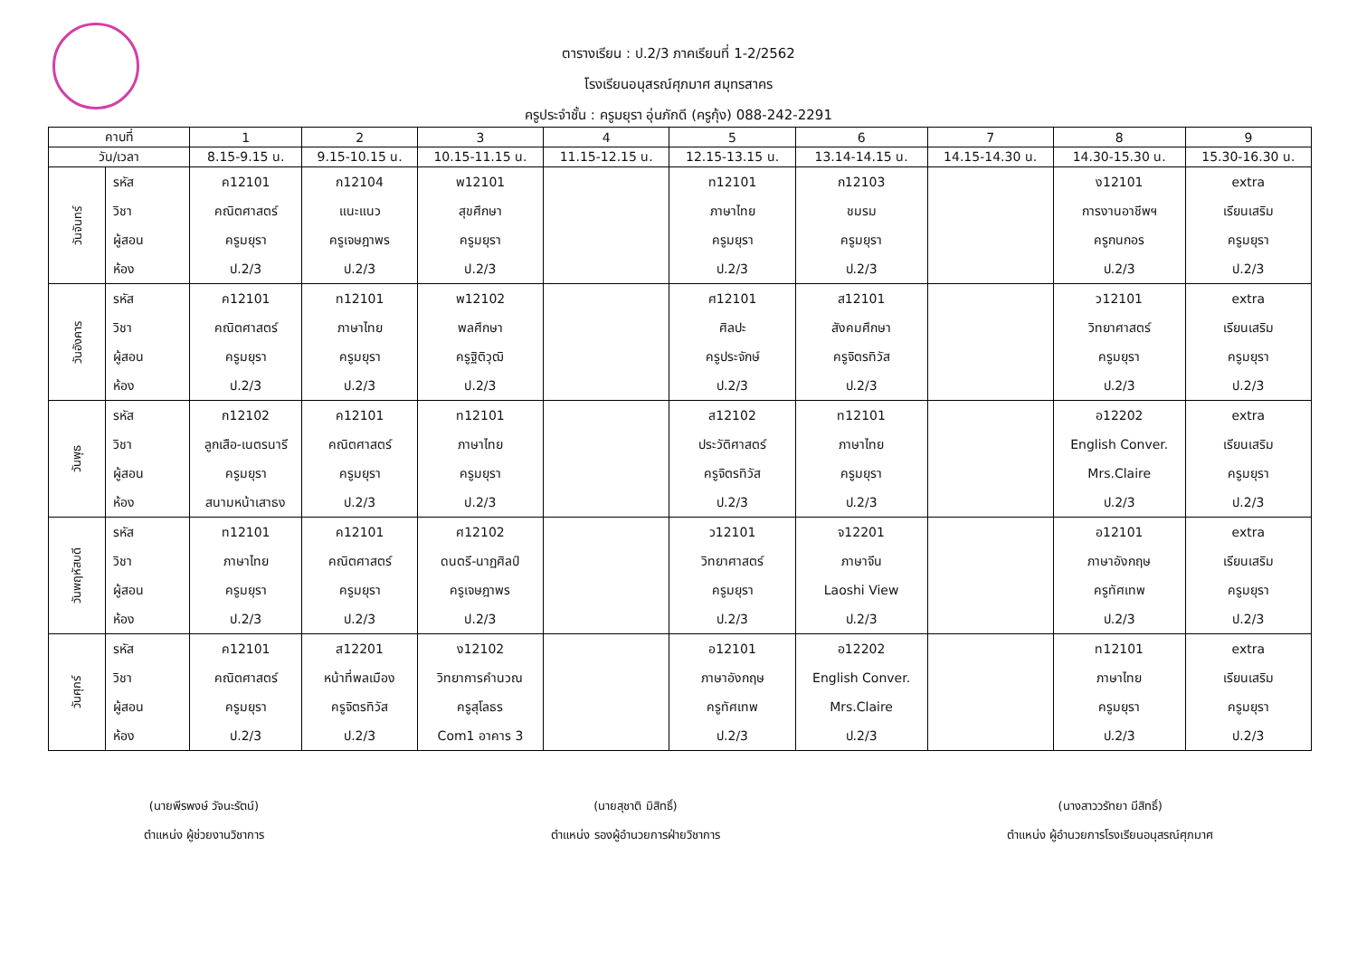ตารางเรียน : ป.2/3 ภาคเรียนที่ 1-2/2562
โรงเรียนอนุสรณ์ศุภมาศ สมุทรสาคร
ครูประจำชั้น : ครูมยุรา อุ่นภักดี (ครูกุ้ง) 088-242-2291
| คาบที่ | | 1 | 2 | 3 | 4 | 5 | 6 | 7 | 8 | 9 |
| --- | --- | --- | --- | --- | --- | --- | --- | --- | --- | --- |
| วัน/เวลา | | 8.15-9.15 น. | 9.15-10.15 น. | 10.15-11.15 น. | 11.15-12.15 น. | 12.15-13.15 น. | 13.14-14.15 น. | 14.15-14.30 น. | 14.30-15.30 น. | 15.30-16.30 น. |
| วันจันทร์ | รหัส วิชา ผู้สอน ห้อง | ค12101 คณิตศาสตร์ ครูมยุรา ป.2/3 | ก12104 แนะแนว ครูเจษฎาพร ป.2/3 | พ12101 สุขศึกษา ครูมยุรา ป.2/3 | | ท12101 ภาษาไทย ครูมยุรา ป.2/3 | ก12103 ชมรม ครูมยุรา ป.2/3 | | ง12101 การงานอาชีพฯ ครูกนกอร ป.2/3 | extra เรียนเสริม ครูมยุรา ป.2/3 |
| วันอังคาร | รหัส วิชา ผู้สอน ห้อง | ค12101 คณิตศาสตร์ ครูมยุรา ป.2/3 | ท12101 ภาษาไทย ครูมยุรา ป.2/3 | พ12102 พลศึกษา ครูฐิติวุฒิ ป.2/3 | | ศ12101 ศิลปะ ครูประจักษ์ ป.2/3 | ส12101 สังคมศึกษา ครูจิตรทิวัส ป.2/3 | | ว12101 วิทยาศาสตร์ ครูมยุรา ป.2/3 | extra เรียนเสริม ครูมยุรา ป.2/3 |
| วันพุธ | รหัส วิชา ผู้สอน ห้อง | ก12102 ลูกเสือ-เนตรนารี ครูมยุรา สนามหน้าเสาธง | ค12101 คณิตศาสตร์ ครูมยุรา ป.2/3 | ท12101 ภาษาไทย ครูมยุรา ป.2/3 | | ส12102 ประวัติศาสตร์ ครูจิตรทิวัส ป.2/3 | ท12101 ภาษาไทย ครูมยุรา ป.2/3 | | อ12202 English Conver. Mrs.Claire ป.2/3 | extra เรียนเสริม ครูมยุรา ป.2/3 |
| วันพฤหัสบดี | รหัส วิชา ผู้สอน ห้อง | ท12101 ภาษาไทย ครูมยุรา ป.2/3 | ค12101 คณิตศาสตร์ ครูมยุรา ป.2/3 | ศ12102 ดนตรี-นาฏศิลป์ ครูเจษฎาพร ป.2/3 | | ว12101 วิทยาศาสตร์ ครูมยุรา ป.2/3 | จ12201 ภาษาจีน Laoshi View ป.2/3 | | อ12101 ภาษาอังกฤษ ครูทัศเทพ ป.2/3 | extra เรียนเสริม ครูมยุรา ป.2/3 |
| วันศุกร์ | รหัส วิชา ผู้สอน ห้อง | ค12101 คณิตศาสตร์ ครูมยุรา ป.2/3 | ส12201 หน้าที่พลเมือง ครูจิตรทิวัส ป.2/3 | ง12102 วิทยาการคำนวณ ครูสุโลธร Com1 อาคาร 3 | | อ12101 ภาษาอังกฤษ ครูทัศเทพ ป.2/3 | อ12202 English Conver. Mrs.Claire ป.2/3 | | ท12101 ภาษาไทย ครูมยุรา ป.2/3 | extra เรียนเสริม ครูมยุรา ป.2/3 |
(นายพีรพงษ์ วัจนะรัตน์)
ตำแหน่ง ผู้ช่วยงานวิชาการ
(นายสุชาติ มิสิทธิ์)
ตำแหน่ง รองผู้อำนวยการฝ่ายวิชาการ
(นางสาววรัทยา มีสิทธิ์)
ตำแหน่ง ผู้อำนวยการโรงเรียนอนุสรณ์ศุภมาศ